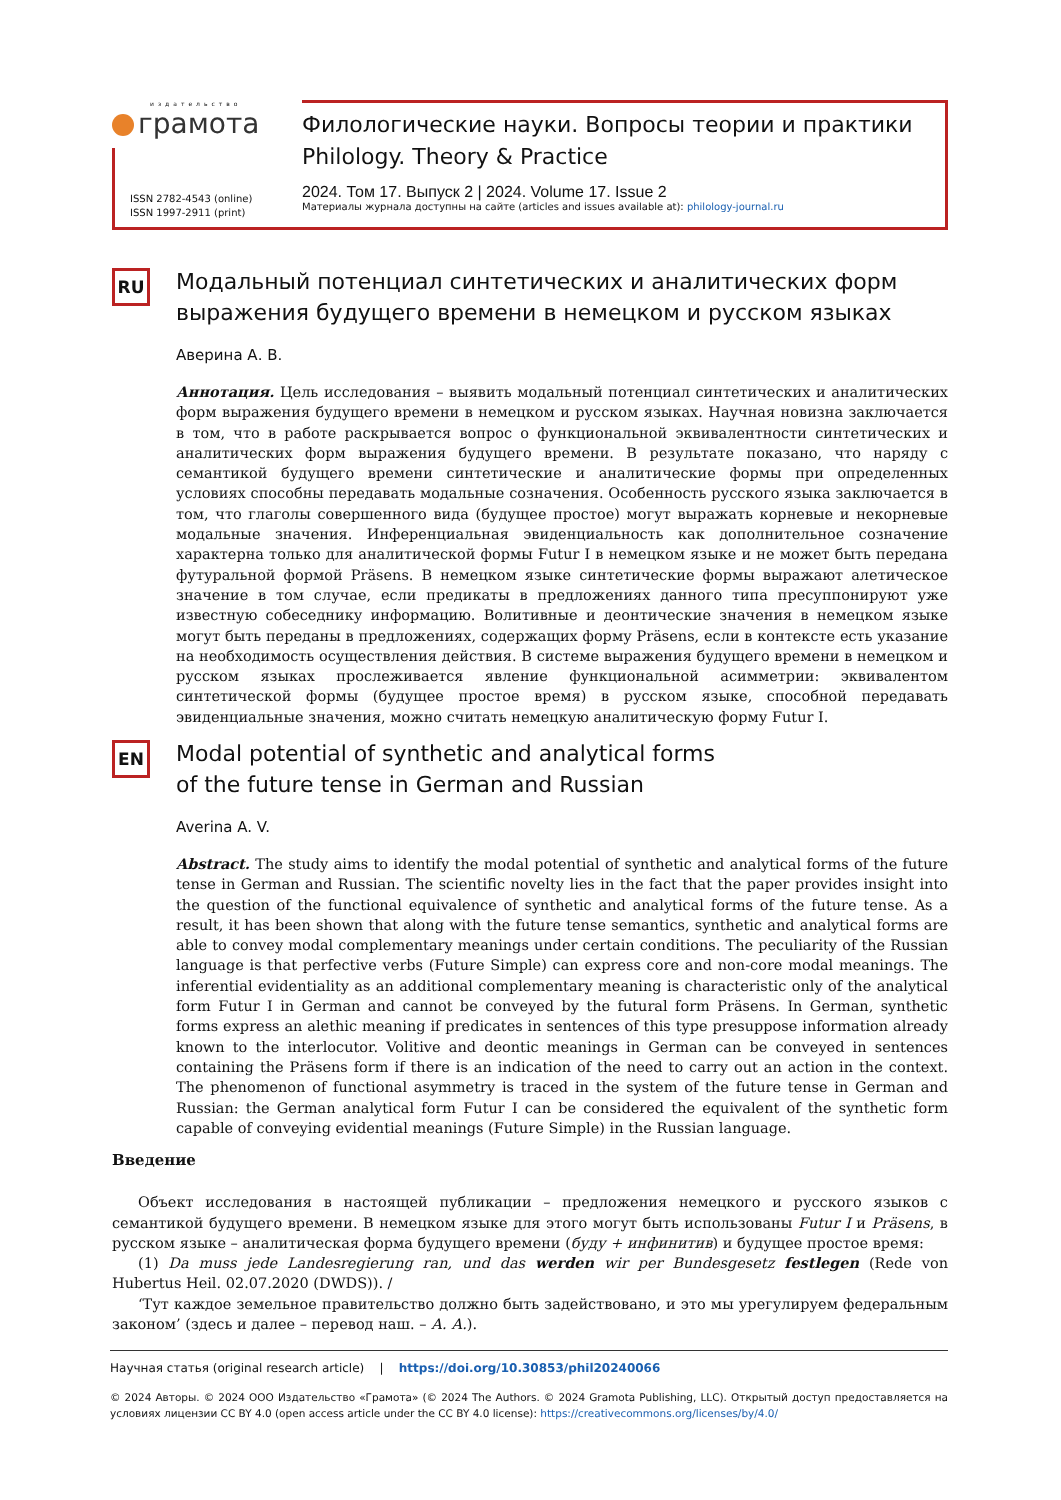издательство
грамота
ISSN 2782-4543 (online)
ISSN 1997-2911 (print)
Филологические науки. Вопросы теории и практики
Philology. Theory & Practice
2024. Том 17. Выпуск 2 | 2024. Volume 17. Issue 2
Материалы журнала доступны на сайте (articles and issues available at): philology-journal.ru
RU
Модальный потенциал синтетических и аналитических форм выражения будущего времени в немецком и русском языках
Аверина А. В.
Аннотация. Цель исследования – выявить модальный потенциал синтетических и аналитических форм выражения будущего времени в немецком и русском языках. Научная новизна заключается в том, что в работе раскрывается вопрос о функциональной эквивалентности синтетических и аналитических форм выражения будущего времени. В результате показано, что наряду с семантикой будущего времени синтетические и аналитические формы при определенных условиях способны передавать модальные созначения. Особенность русского языка заключается в том, что глаголы совершенного вида (будущее простое) могут выражать корневые и некорневые модальные значения. Инференциальная эвиденциальность как дополнительное созначение характерна только для аналитической формы Futur I в немецком языке и не может быть передана футуральной формой Präsens. В немецком языке синтетические формы выражают алетическое значение в том случае, если предикаты в предложениях данного типа пресуппонируют уже известную собеседнику информацию. Волитивные и деонтические значения в немецком языке могут быть переданы в предложениях, содержащих форму Präsens, если в контексте есть указание на необходимость осуществления действия. В системе выражения будущего времени в немецком и русском языках прослеживается явление функциональной асимметрии: эквивалентом синтетической формы (будущее простое время) в русском языке, способной передавать эвиденциальные значения, можно считать немецкую аналитическую форму Futur I.
EN
Modal potential of synthetic and analytical forms
of the future tense in German and Russian
Averina A. V.
Abstract. The study aims to identify the modal potential of synthetic and analytical forms of the future tense in German and Russian. The scientific novelty lies in the fact that the paper provides insight into the question of the functional equivalence of synthetic and analytical forms of the future tense. As a result, it has been shown that along with the future tense semantics, synthetic and analytical forms are able to convey modal complementary meanings under certain conditions. The peculiarity of the Russian language is that perfective verbs (Future Simple) can express core and non-core modal meanings. The inferential evidentiality as an additional complementary meaning is characteristic only of the analytical form Futur I in German and cannot be conveyed by the futural form Präsens. In German, synthetic forms express an alethic meaning if predicates in sentences of this type presuppose information already known to the interlocutor. Volitive and deontic meanings in German can be conveyed in sentences containing the Präsens form if there is an indication of the need to carry out an action in the context. The phenomenon of functional asymmetry is traced in the system of the future tense in German and Russian: the German analytical form Futur I can be considered the equivalent of the synthetic form capable of conveying evidential meanings (Future Simple) in the Russian language.
Введение
Объект исследования в настоящей публикации – предложения немецкого и русского языков с семантикой будущего времени. В немецком языке для этого могут быть использованы Futur I и Präsens, в русском языке – аналитическая форма будущего времени (буду + инфинитив) и будущее простое время:
(1) Da muss jede Landesregierung ran, und das werden wir per Bundesgesetz festlegen (Rede von Hubertus Heil. 02.07.2020 (DWDS)). /
‘Тут каждое земельное правительство должно быть задействовано, и это мы урегулируем федеральным законом’ (здесь и далее – перевод наш. – А. А.).
Научная статья (original research article) | https://doi.org/10.30853/phil20240066
© 2024 Авторы. © 2024 ООО Издательство «Грамота» (© 2024 The Authors. © 2024 Gramota Publishing, LLC). Открытый доступ предоставляется на условиях лицензии CC BY 4.0 (open access article under the CC BY 4.0 license): https://creativecommons.org/licenses/by/4.0/